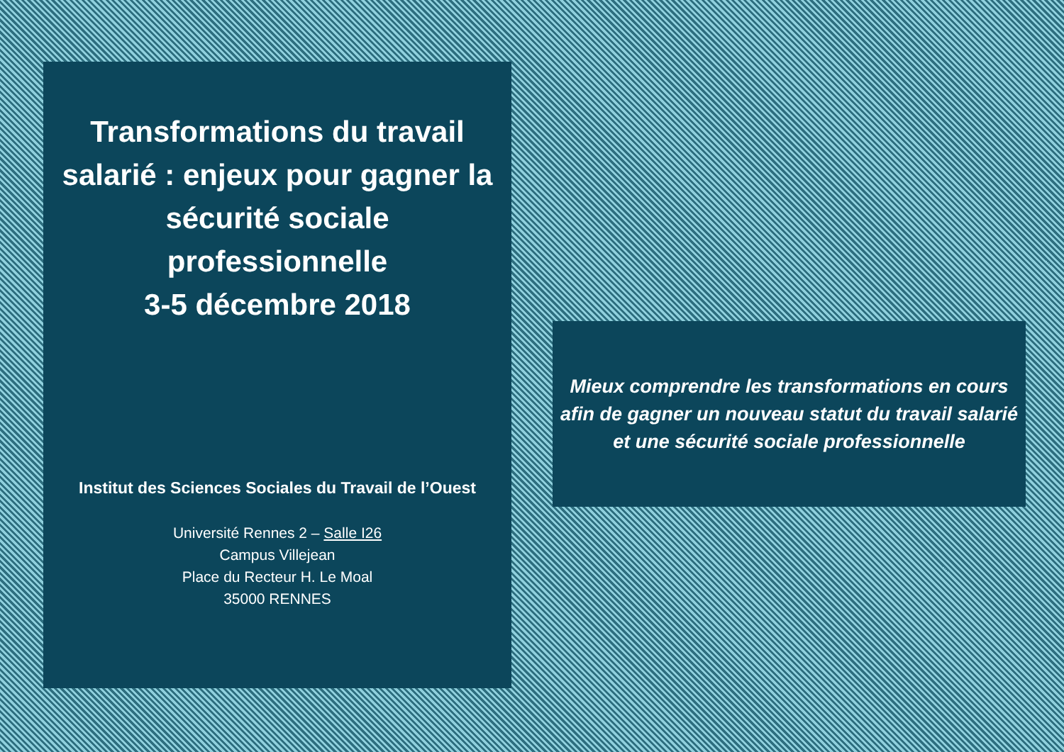Transformations du travail salarié : enjeux pour gagner la sécurité sociale professionnelle
3-5 décembre 2018
Institut des Sciences Sociales du Travail de l’Ouest
Université Rennes 2 – Salle I26
Campus Villejean
Place du Recteur H. Le Moal
35000 RENNES
Mieux comprendre les transformations en cours afin de gagner un nouveau statut du travail salarié et une sécurité sociale professionnelle